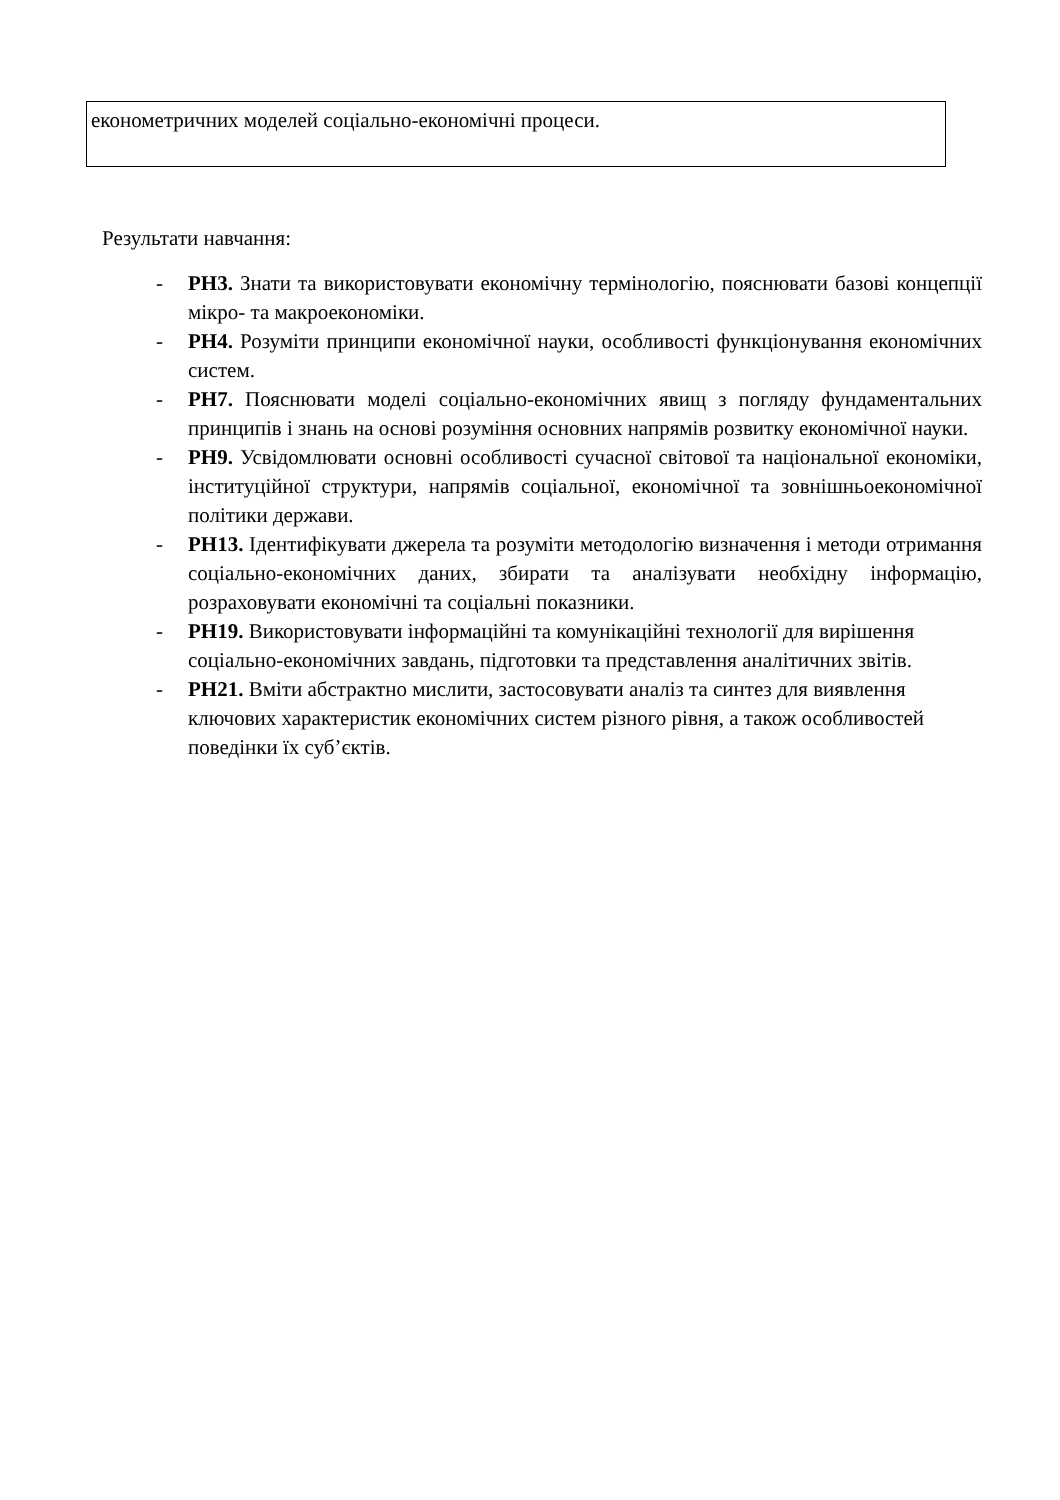| економетричних моделей соціально-економічні процеси. |
Результати навчання:
- РН3. Знати та використовувати економічну термінологію, пояснювати базові концепції мікро- та макроекономіки.
- РН4. Розуміти принципи економічної науки, особливості функціонування економічних систем.
- РН7. Пояснювати моделі соціально-економічних явищ з погляду фундаментальних принципів і знань на основі розуміння основних напрямів розвитку економічної науки.
- РН9. Усвідомлювати основні особливості сучасної світової та національної економіки, інституційної структури, напрямів соціальної, економічної та зовнішньоекономічної політики держави.
- РН13. Ідентифікувати джерела та розуміти методологію визначення і методи отримання соціально-економічних даних, збирати та аналізувати необхідну інформацію, розраховувати економічні та соціальні показники.
- РН19. Використовувати інформаційні та комунікаційні технології для вирішення соціально-економічних завдань, підготовки та представлення аналітичних звітів.
- РН21. Вміти абстрактно мислити, застосовувати аналіз та синтез для виявлення ключових характеристик економічних систем різного рівня, а також особливостей поведінки їх суб’єктів.